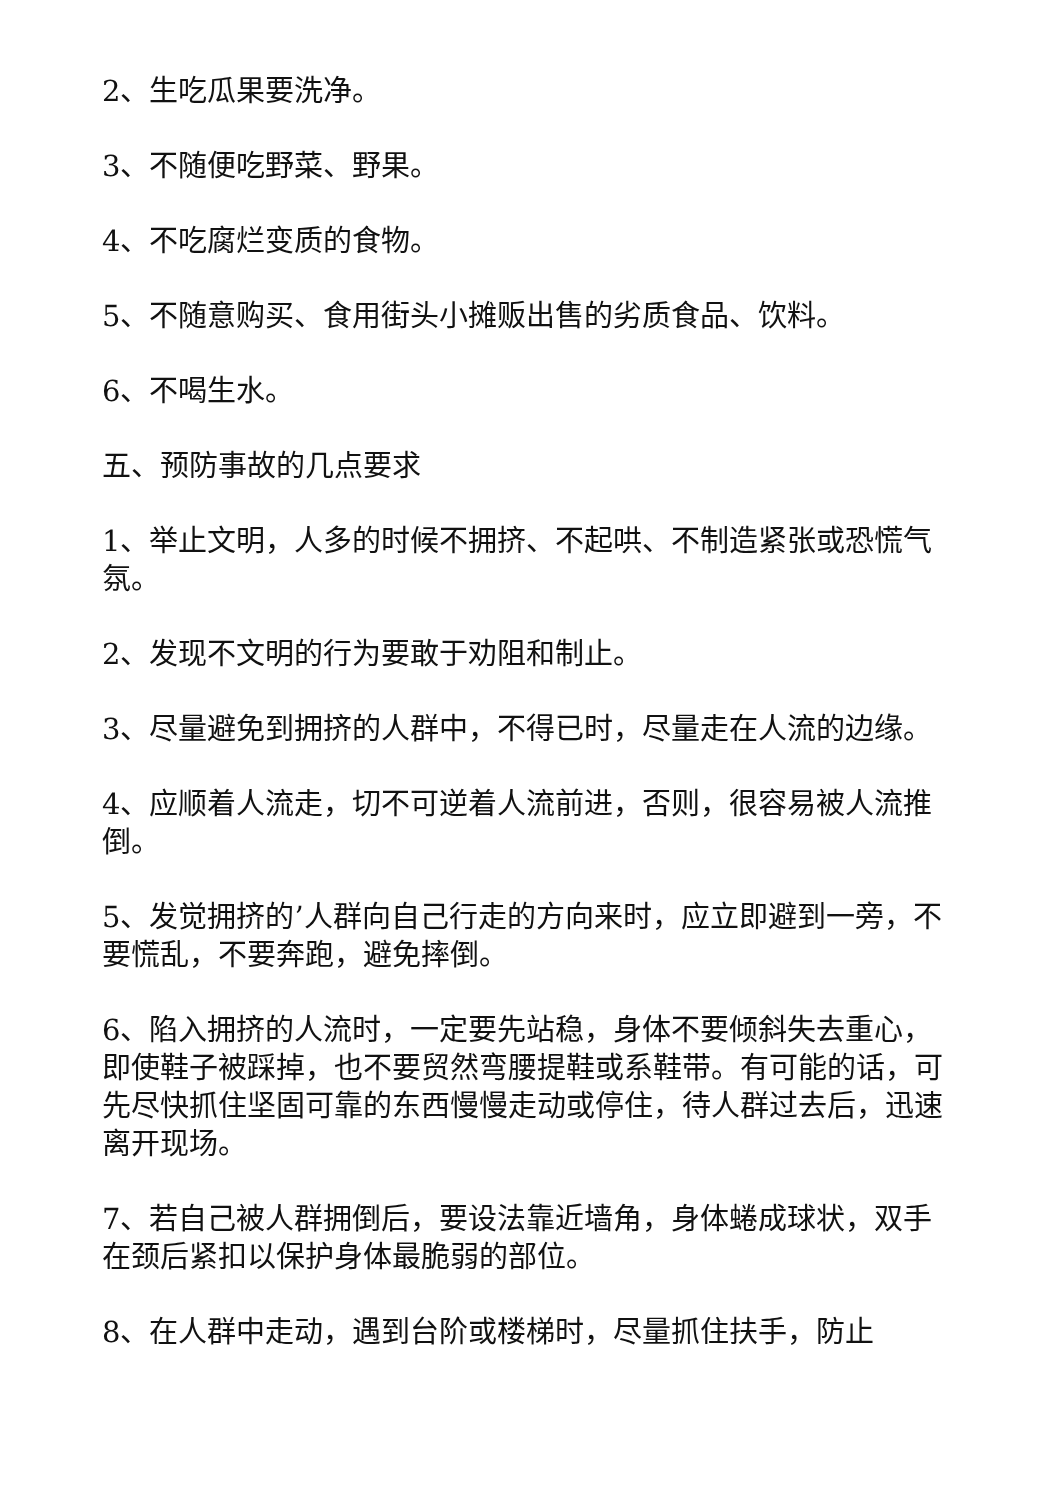2、生吃瓜果要洗净。
3、不随便吃野菜、野果。
4、不吃腐烂变质的食物。
5、不随意购买、食用街头小摊贩出售的劣质食品、饮料。
6、不喝生水。
五、预防事故的几点要求
1、举止文明，人多的时候不拥挤、不起哄、不制造紧张或恐慌气氛。
2、发现不文明的行为要敢于劝阻和制止。
3、尽量避免到拥挤的人群中，不得已时，尽量走在人流的边缘。
4、应顺着人流走，切不可逆着人流前进，否则，很容易被人流推倒。
5、发觉拥挤的’人群向自己行走的方向来时，应立即避到一旁，不要慌乱，不要奔跑，避免摔倒。
6、陷入拥挤的人流时，一定要先站稳，身体不要倾斜失去重心，即使鞋子被踩掉，也不要贸然弯腰提鞋或系鞋带。有可能的话，可先尽快抓住坚固可靠的东西慢慢走动或停住，待人群过去后，迅速离开现场。
7、若自己被人群拥倒后，要设法靠近墙角，身体蜷成球状，双手在颈后紧扣以保护身体最脆弱的部位。
8、在人群中走动，遇到台阶或楼梯时，尽量抓住扶手，防止